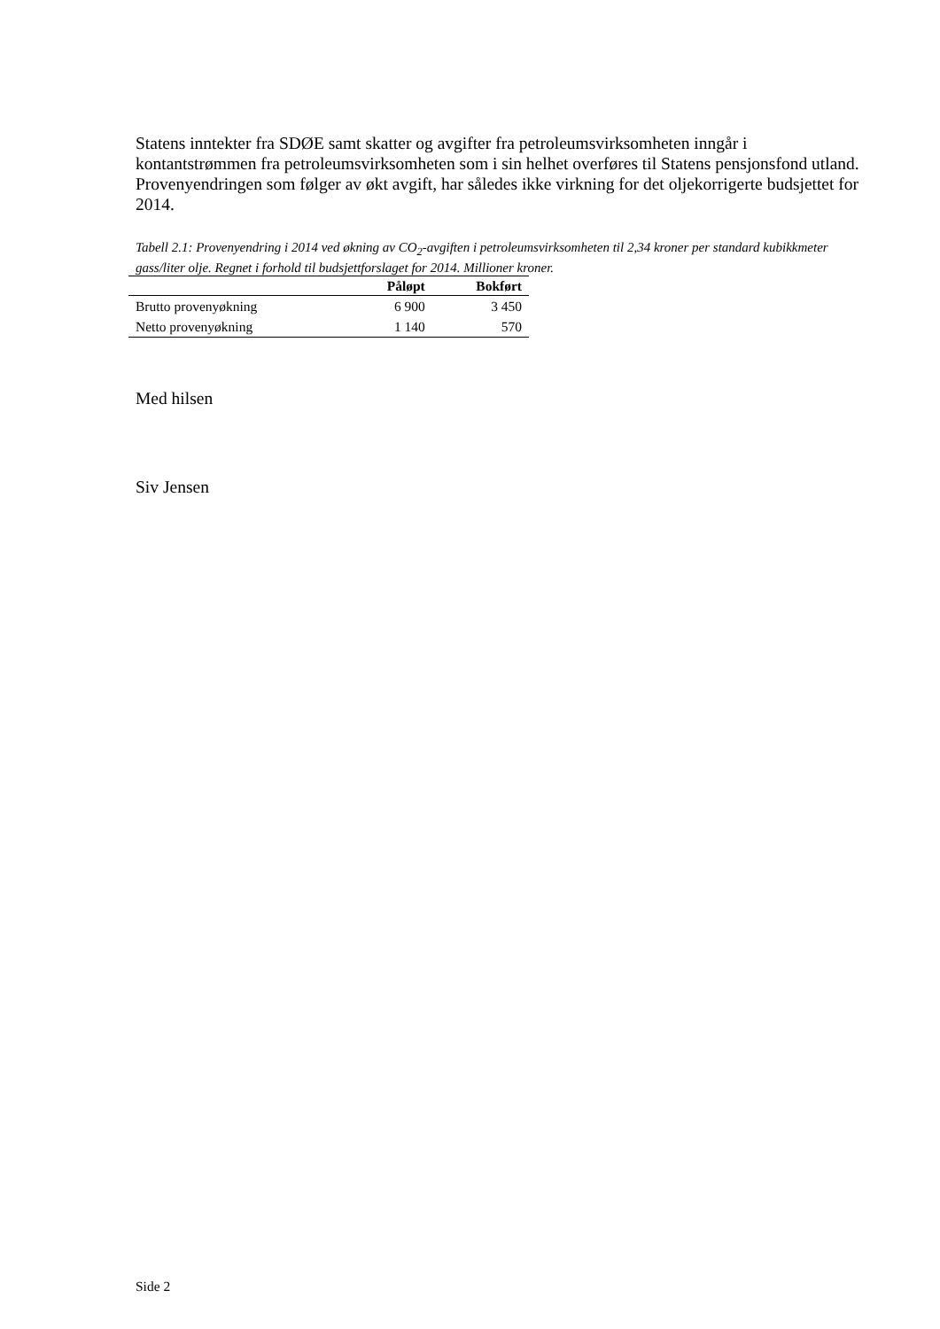Statens inntekter fra SDØE samt skatter og avgifter fra petroleumsvirksomheten inngår i kontantstrømmen fra petroleumsvirksomheten som i sin helhet overføres til Statens pensjonsfond utland. Provenyendringen som følger av økt avgift, har således ikke virkning for det oljekorrigerte budsjettet for 2014.
Tabell 2.1: Provenyendring i 2014 ved økning av CO<sub>2</sub>-avgiften i petroleumsvirksomheten til 2,34 kroner per standard kubikkmeter gass/liter olje. Regnet i forhold til budsjettforslaget for 2014. Millioner kroner.
| | Påløpt | Bokført |
| --- | --- | --- |
| Brutto provenyøkning | 6 900 | 3 450 |
| Netto provenyøkning | 1 140 | 570 |
Med hilsen
Siv Jensen
Side 2